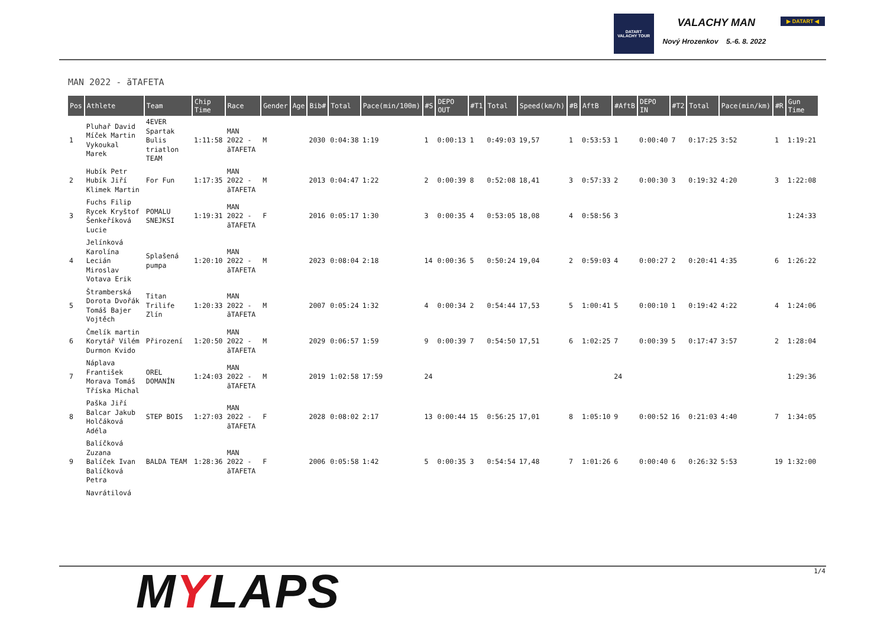DATART
VALACHY TOUR
VALACHY MAN
Nový Hrozenkov 5.-6. 8. 2022
▶ DATART ◀
MAN 2022 - ăTAFETA
| Pos | Athlete | Team | Chip Time | Race | Gender | Age | Bib# | Total | Pace(min/100m) | #S | DEPO OUT | #T1 | Total | Speed(km/h) | #B | AftB | #AftB | DEPO IN | #T2 | Total | Pace(min/km) | #R | Gun Time |
| --- | --- | --- | --- | --- | --- | --- | --- | --- | --- | --- | --- | --- | --- | --- | --- | --- | --- | --- | --- | --- | --- | --- | --- |
| 1 | Pluhař David Míček Martin Vykoukal Marek | 4EVER Spartak Bulis triatlon TEAM | 1:11:58 | MAN 2022 - ăTAFETA | M | | 2030 | 0:04:38 | 1:19 | 1 | 0:00:13 | 1 | 0:49:03 | 19,57 | 1 | 0:53:53 | 1 | 0:00:40 | 7 | 0:17:25 | 3:52 | 1 | 1:19:21 |
| 2 | Hubík Petr Hubík Jiří Klimek Martin | For Fun | 1:17:35 | MAN 2022 - ăTAFETA | M | | 2013 | 0:04:47 | 1:22 | 2 | 0:00:39 | 8 | 0:52:08 | 18,41 | 3 | 0:57:33 | 2 | 0:00:30 | 3 | 0:19:32 | 4:20 | 3 | 1:22:08 |
| 3 | Fuchs Filip Rycek Kryštof Šenkeříková Lucie | POMALU SNEJKSI | 1:19:31 | MAN 2022 - ăTAFETA | F | | 2016 | 0:05:17 | 1:30 | 3 | 0:00:35 | 4 | 0:53:05 | 18,08 | 4 | 0:58:56 | 3 | | | | | | 1:24:33 |
| 4 | Jelínková Karolína Lecián Miroslav Votava Erik | Splašená pumpa | 1:20:10 | MAN 2022 - ăTAFETA | M | | 2023 | 0:08:04 | 2:18 | 14 | 0:00:36 | 5 | 0:50:24 | 19,04 | 2 | 0:59:03 | 4 | 0:00:27 | 2 | 0:20:41 | 4:35 | 6 | 1:26:22 |
| 5 | Štramberská Dorota Dvořák Tomáš Bajer Vojtěch | Titan Trilife Zlín | 1:20:33 | MAN 2022 - ăTAFETA | M | | 2007 | 0:05:24 | 1:32 | 4 | 0:00:34 | 2 | 0:54:44 | 17,53 | 5 | 1:00:41 | 5 | 0:00:10 | 1 | 0:19:42 | 4:22 | 4 | 1:24:06 |
| 6 | Čmelík martin Korytář Vilém Durmon Kvido | Přirození | 1:20:50 | MAN 2022 - ăTAFETA | M | | 2029 | 0:06:57 | 1:59 | 9 | 0:00:39 | 7 | 0:54:50 | 17,51 | 6 | 1:02:25 | 7 | 0:00:39 | 5 | 0:17:47 | 3:57 | 2 | 1:28:04 |
| 7 | Náplava František Morava Tomáš Tříska Michal | OREL DOMANÍN | 1:24:03 | MAN 2022 - ăTAFETA | M | | 2019 | 1:02:58 | 17:59 | 24 | | | | | | | 24 | | | | | | 1:29:36 |
| 8 | Paška Jiří Balcar Jakub Holčáková Adéla | STEP BOIS | 1:27:03 | MAN 2022 - ăTAFETA | F | | 2028 | 0:08:02 | 2:17 | 13 | 0:00:44 | 15 | 0:56:25 | 17,01 | 8 | 1:05:10 | 9 | 0:00:52 | 16 | 0:21:03 | 4:40 | 7 | 1:34:05 |
| 9 | Balíčková Zuzana Balíček Ivan Balíčková Petra | BALDA TEAM | 1:28:36 | MAN 2022 - ăTAFETA | F | | 2006 | 0:05:58 | 1:42 | 5 | 0:00:35 | 3 | 0:54:54 | 17,48 | 7 | 1:01:26 | 6 | 0:00:40 | 6 | 0:26:32 | 5:53 | 19 | 1:32:00 |
| | Navrátilová | | | | | | | | | | | | | | | | | | | | | | |
1/4 MYLAPS